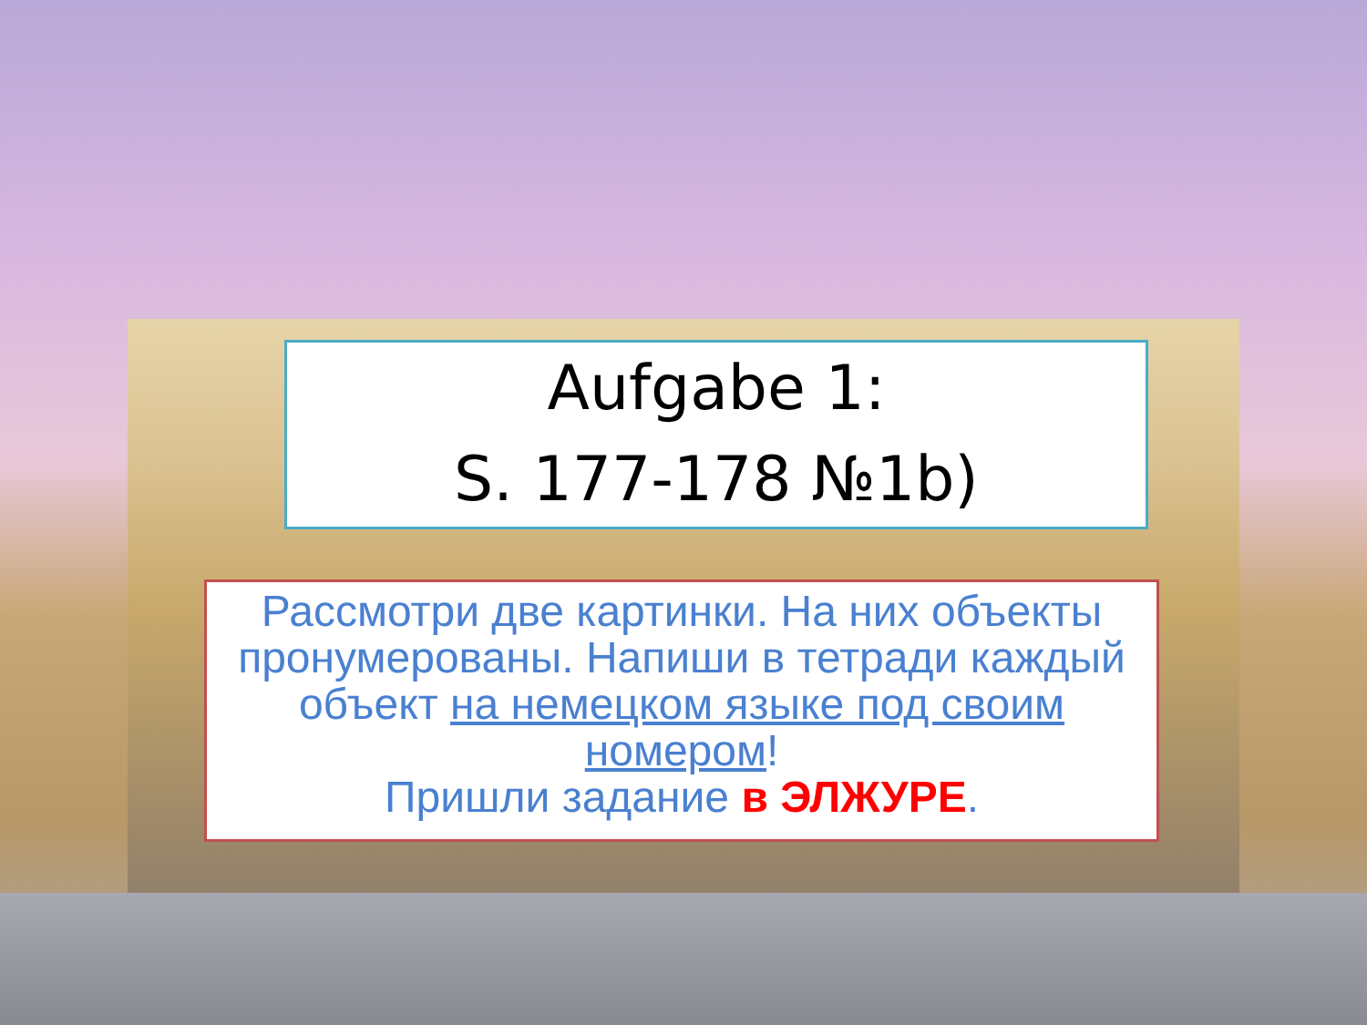Aufgabe 1:
S. 177-178 №1b)
Рассмотри две картинки. На них объекты пронумерованы. Напиши в тетради каждый объект на немецком языке под своим номером!
Пришли задание в ЭЛЖУРЕ.